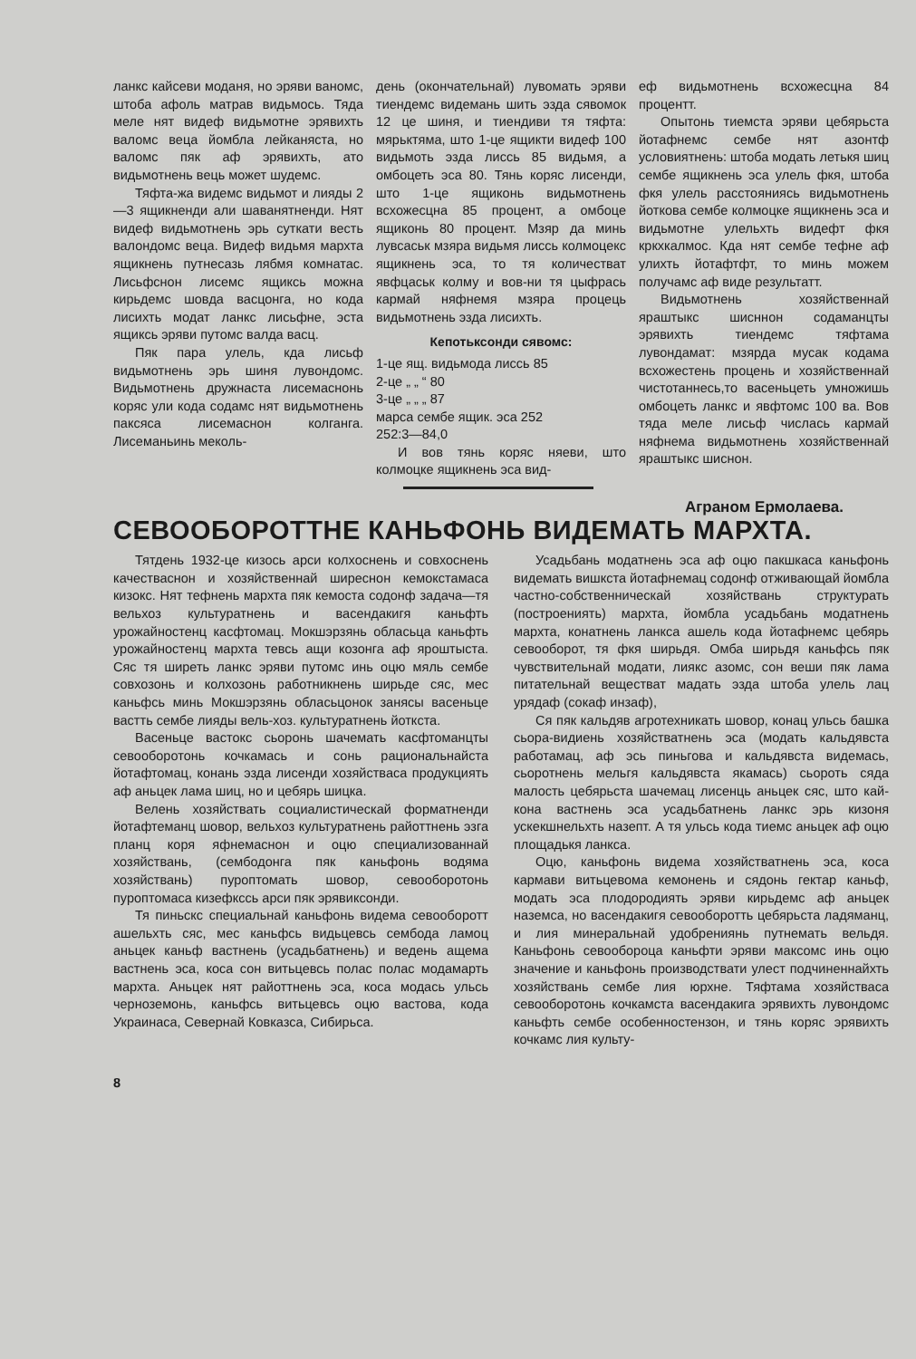ланкс кайсеви моданя, но эряви ваномс, штоба афоль матрав видьмось. Тяда меле нят видеф видьмотне эрявихть валомс веца йомбла лейканяста, но валомс пяк аф эрявихть, ато видьмотнень вець может шудемс.
Тяфта-жа видемс видьмот и лияды 2—3 ящикненди али шаванятненди. Нят видеф видьмотнень эрь суткати весть валондомс веца. Видеф видьмя мархта ящикнень путнесазь лябмя комнатас. Лисьфснон лисемс ящиксь можна кирьдемс шовда васцонга, но кода лисихть модат ланкс лисьфне, эста ящиксь эряви путомс валда васц.
Пяк пара улель, кда лисьф видьмотнень эрь шиня лувондомс. Видьмотнень дружнаста лисемаснонь коряс ули кода содамс нят видьмотнень паксяса лисемаснон колганга. Лисеманьинь меколь-
день (окончательнай) лувомать эряви тиендемс видемань шить эзда сявомок 12 це шиня, и тиендиви тя тяфта: мярьктяма, што 1-це ящикти видеф 100 видьмоть эзда лиссь 85 видьмя, а омбоцеть эса 80. Тянь коряс лисенди, што 1-це ящиконь видьмотнень всхожесцна 85 процент, а омбоце ящиконь 80 процент. Мзяр да минь лувсаськ мзяра видьмя лиссь колмоцекс ящикнень эса, то тя количестват явфцаськ колму и вов-ни тя цыфрась кармай няфнемя мзяра процець видьмотнень эзда лисихть.
Кепотьксонди сявомс:
1-це ящ. видьмода лиссь 85
2-це „ „ “ 80
3-це „ „ „ 87
марса сембе ящик. эса 252
252:3—84,0
И вов тянь коряс няеви, што колмоцке ящикнень эса вид-
еф видьмотнень всхожесцна 84 процентт.
Опытонь тиемста эряви цебярьста йотафнемс сембе нят азонтф условиятнень: штоба модать летькя шиц сембе ящикнень эса улель фкя, штоба фкя улель расстояниясь видьмотнень йоткова сембе колмоцке ящикнень эса и видьмотне улельхть видефт фкя кркхкалмос. Кда нят сембе тефне аф улихть йотафтфт, то минь можем получамс аф виде результатт.
Видьмотнень хозяйственнай яраштыкс шисннон содаманцты эрявихть тиендемс тяфтама лувондамат: мзярда мусак кодама всхожестень процень и хозяйственнай чистотаннесь,то васеньцеть умножишь омбоцеть ланкс и явфтомс 100 ва. Вов тяда меле лисьф числась кармай няфнема видьмотнень хозяйственнай яраштыкс шиснон.
Агранoм Ермолаева.
СЕВООБОРОТТНЕ КАНЬФОНЬ ВИДЕМАТЬ МАРХТА.
Тятдень 1932-це кизось арси колхоснень и совхоснень качестваснон и хозяйственнай ширеснон кемокстамаса кизокс. Нят тефнень мархта пяк кемоста содонф задача—тя вельхоз культуратнень и васендакигя каньфть урожайностенц касфтомац. Мокшэрзянь обласьца каньфть урожайностенц мархта тевсь ащи козонга аф яроштыста. Сяс тя ширеть ланкс эряви путомс инь оцю мяль сембе совхозонь и колхозонь работникнень ширьде сяс, мес каньфсь минь Мокшэрзянь обласьцонок занясы васеньце вастть сембе лияды вель-хоз. культуратнень йоткста.
Васеньце вастокс сьоронь шачемать касфтоманцты севооборотонь кочкамась и сонь рациональнайста йотафтомац, конань эзда лисенди хозяйстваса продукциять аф аньцек лама шиц, но и цебярь шицка.
Велень хозяйствать социалистическай форматненди йотафтеманц шовор, вельхоз культуратнень райоттнень эзга планц коря яфнемаснон и оцю специализованнай хозяйствань, (сембодонга пяк каньфонь водяма хозяйствань) пуроптомать шовор, севооборотонь пуроптомаса кизефкссь арси пяк эрявиксонди.
Тя пиньскс специальнай каньфонь видема севооборотт ашельхть сяс, мес каньфсь видьцевсь сембода ламоц аньцек каньф вастнень (усадьбатнень) и ведень ащема вастнень эса, коса сон витьцевсь полас полас модамарть мархта. Аньцек нят райоттнень эса, коса модась ульсь черноземонь, каньфсь витьцевсь оцю вастова, кода Украинаса, Севернай Ковказса, Сибирьса.
Усадьбань модатнень эса аф оцю пакшкаса каньфонь видемать вишкста йотафнемац содонф отживающай йомбла частно-собственническай хозяйствань структурать (построениять) мархта, йомбла усадьбань модатнень мархта, конатнень ланкса ашель кода йотафнемс цебярь севооборот, тя фкя ширьдя. Омба ширьдя каньфсь пяк чувствительнай модати, лиякс азомс, сон веши пяк лама питательнай веществат мадать эзда штоба улель лац урядаф (сокаф инзаф),
Ся пяк кальдяв агротехникать шовор, конац ульсь башка сьора-видиень хозяйстватнень эса (модать кальдявста работамац, аф эсь пиньгова и кальдявста видемась, сьоротнень мельгя кальдявста якамась) сьороть сяда малость цебярьста шачемац лисенць аньцек сяс, што кай-кона вастнень эса усадьбатнень ланкс эрь кизоня ускекшнельхть назепт. А тя ульсь кода тиемс аньцек аф оцю площадькя ланкса.
Оцю, каньфонь видема хозяйстватнень эса, коса кармави витьцевома кемонень и сядонь гектар каньф, модать эса плодородиять эряви кирьдемс аф аньцек наземса, но васендакигя севооборотть цебярьста ладяманц, и лия минеральнай удобрениянь путнемать вельдя. Каньфонь севообороца каньфти эряви максомс инь оцю значение и каньфонь производствати улест подчиненнайхть хозяйствань сембе лия юрхне. Тяфтама хозяйстваса севооборотонь кочкамста васендакига эрявихть лувондомс каньфть сембе особенностензон, и тянь коряс эрявихть кочкамс лия культу-
8